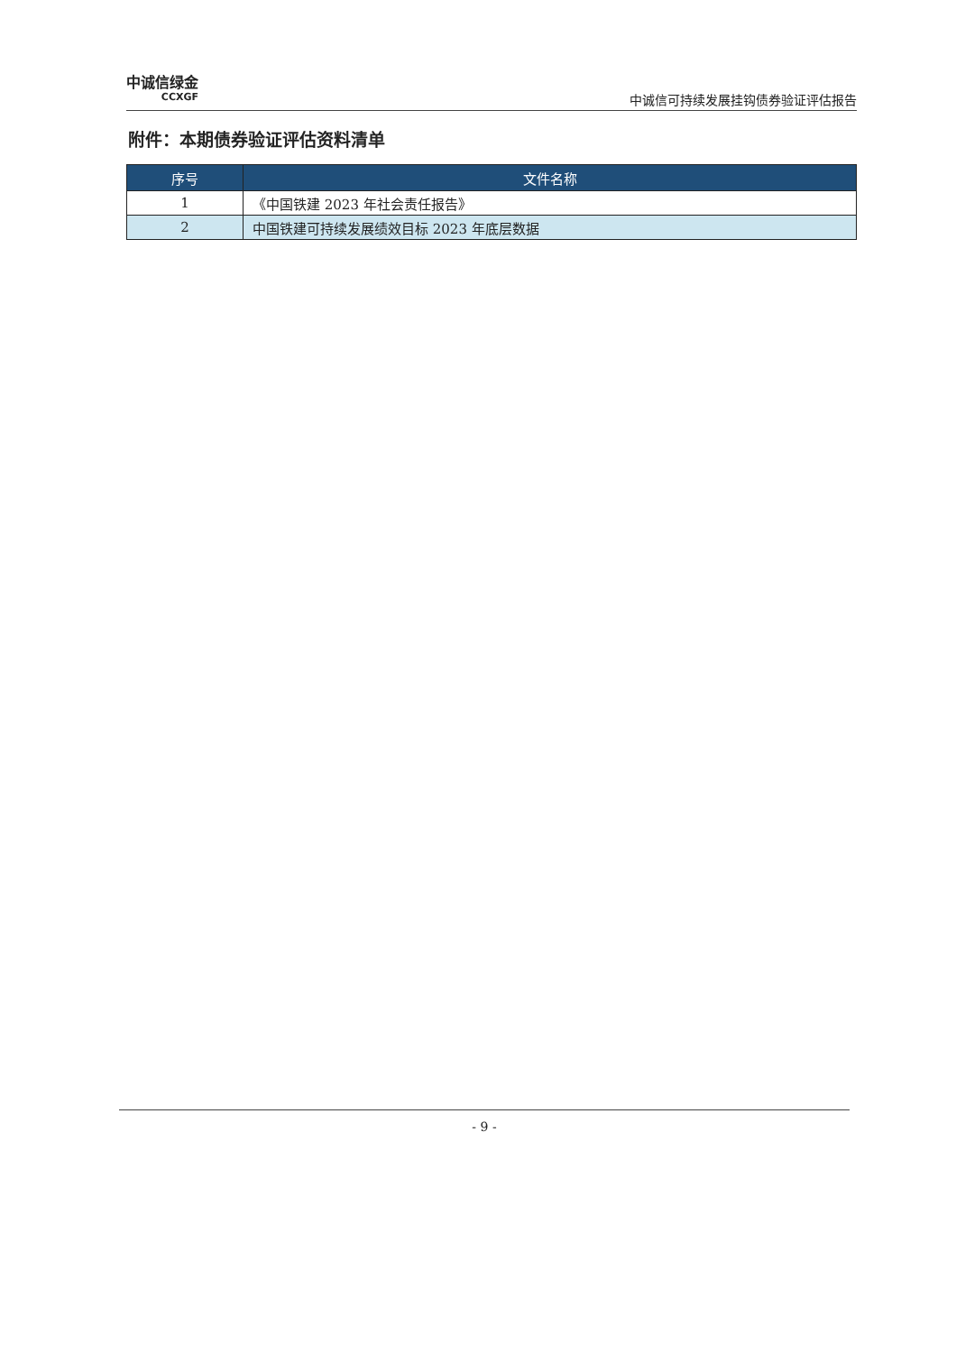中诚信绿金
CCXGF
中诚信可持续发展挂钩债券验证评估报告
附件：本期债券验证评估资料清单
| 序号 | 文件名称 |
| --- | --- |
| 1 | 《中国铁建 2023 年社会责任报告》 |
| 2 | 中国铁建可持续发展绩效目标 2023 年底层数据 |
- 9 -